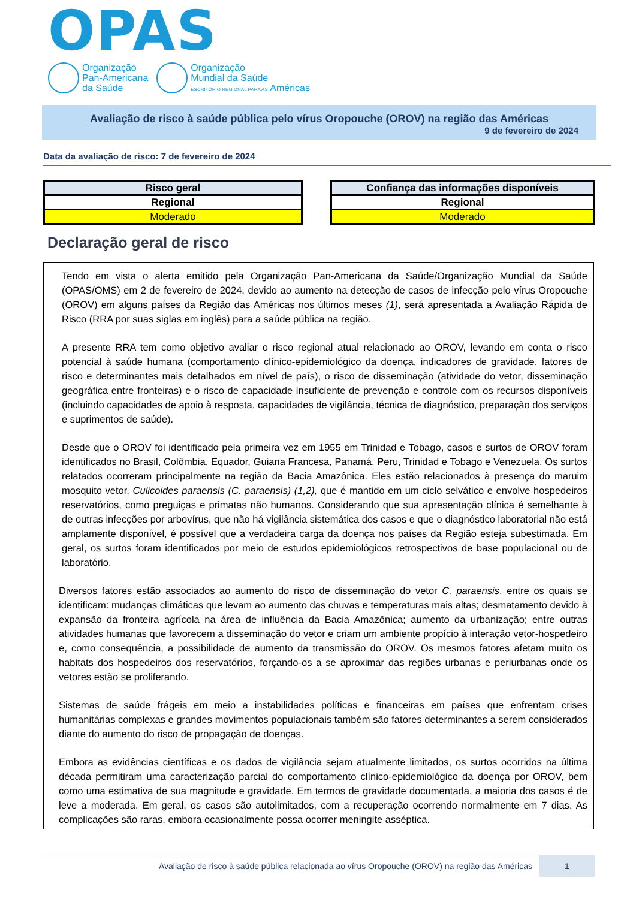OPAS
Organização
Pan-Americana
da Saúde
Organização
Mundial da Saúde
ESCRITÓRIO REGIONAL PARA AS Américas
Avaliação de risco à saúde pública pelo vírus Oropouche (OROV) na região das Américas
9 de fevereiro de 2024
Data da avaliação de risco: 7 de fevereiro de 2024
| Risco geral |
| Regional |
| Moderado |
| Confiança das informações disponíveis |
| Regional |
| Moderado |
Declaração geral de risco
Tendo em vista o alerta emitido pela Organização Pan-Americana da Saúde/Organização Mundial da Saúde (OPAS/OMS) em 2 de fevereiro de 2024, devido ao aumento na detecção de casos de infecção pelo vírus Oropouche (OROV) em alguns países da Região das Américas nos últimos meses (1), será apresentada a Avaliação Rápida de Risco (RRA por suas siglas em inglês) para a saúde pública na região.
A presente RRA tem como objetivo avaliar o risco regional atual relacionado ao OROV, levando em conta o risco potencial à saúde humana (comportamento clínico-epidemiológico da doença, indicadores de gravidade, fatores de risco e determinantes mais detalhados em nível de país), o risco de disseminação (atividade do vetor, disseminação geográfica entre fronteiras) e o risco de capacidade insuficiente de prevenção e controle com os recursos disponíveis (incluindo capacidades de apoio à resposta, capacidades de vigilância, técnica de diagnóstico, preparação dos serviços e suprimentos de saúde).
Desde que o OROV foi identificado pela primeira vez em 1955 em Trinidad e Tobago, casos e surtos de OROV foram identificados no Brasil, Colômbia, Equador, Guiana Francesa, Panamá, Peru, Trinidad e Tobago e Venezuela. Os surtos relatados ocorreram principalmente na região da Bacia Amazônica. Eles estão relacionados à presença do maruim mosquito vetor, Culicoides paraensis (C. paraensis) (1,2), que é mantido em um ciclo selvático e envolve hospedeiros reservatórios, como preguiças e primatas não humanos. Considerando que sua apresentação clínica é semelhante à de outras infecções por arbovírus, que não há vigilância sistemática dos casos e que o diagnóstico laboratorial não está amplamente disponível, é possível que a verdadeira carga da doença nos países da Região esteja subestimada. Em geral, os surtos foram identificados por meio de estudos epidemiológicos retrospectivos de base populacional ou de laboratório.
Diversos fatores estão associados ao aumento do risco de disseminação do vetor C. paraensis, entre os quais se identificam: mudanças climáticas que levam ao aumento das chuvas e temperaturas mais altas; desmatamento devido à expansão da fronteira agrícola na área de influência da Bacia Amazônica; aumento da urbanização; entre outras atividades humanas que favorecem a disseminação do vetor e criam um ambiente propício à interação vetor-hospedeiro e, como consequência, a possibilidade de aumento da transmissão do OROV. Os mesmos fatores afetam muito os habitats dos hospedeiros dos reservatórios, forçando-os a se aproximar das regiões urbanas e periurbanas onde os vetores estão se proliferando.
Sistemas de saúde frágeis em meio a instabilidades políticas e financeiras em países que enfrentam crises humanitárias complexas e grandes movimentos populacionais também são fatores determinantes a serem considerados diante do aumento do risco de propagação de doenças.
Embora as evidências científicas e os dados de vigilância sejam atualmente limitados, os surtos ocorridos na última década permitiram uma caracterização parcial do comportamento clínico-epidemiológico da doença por OROV, bem como uma estimativa de sua magnitude e gravidade. Em termos de gravidade documentada, a maioria dos casos é de leve a moderada. Em geral, os casos são autolimitados, com a recuperação ocorrendo normalmente em 7 dias. As complicações são raras, embora ocasionalmente possa ocorrer meningite asséptica.
Avaliação de risco à saúde pública relacionada ao vírus Oropouche (OROV) na região das Américas
1